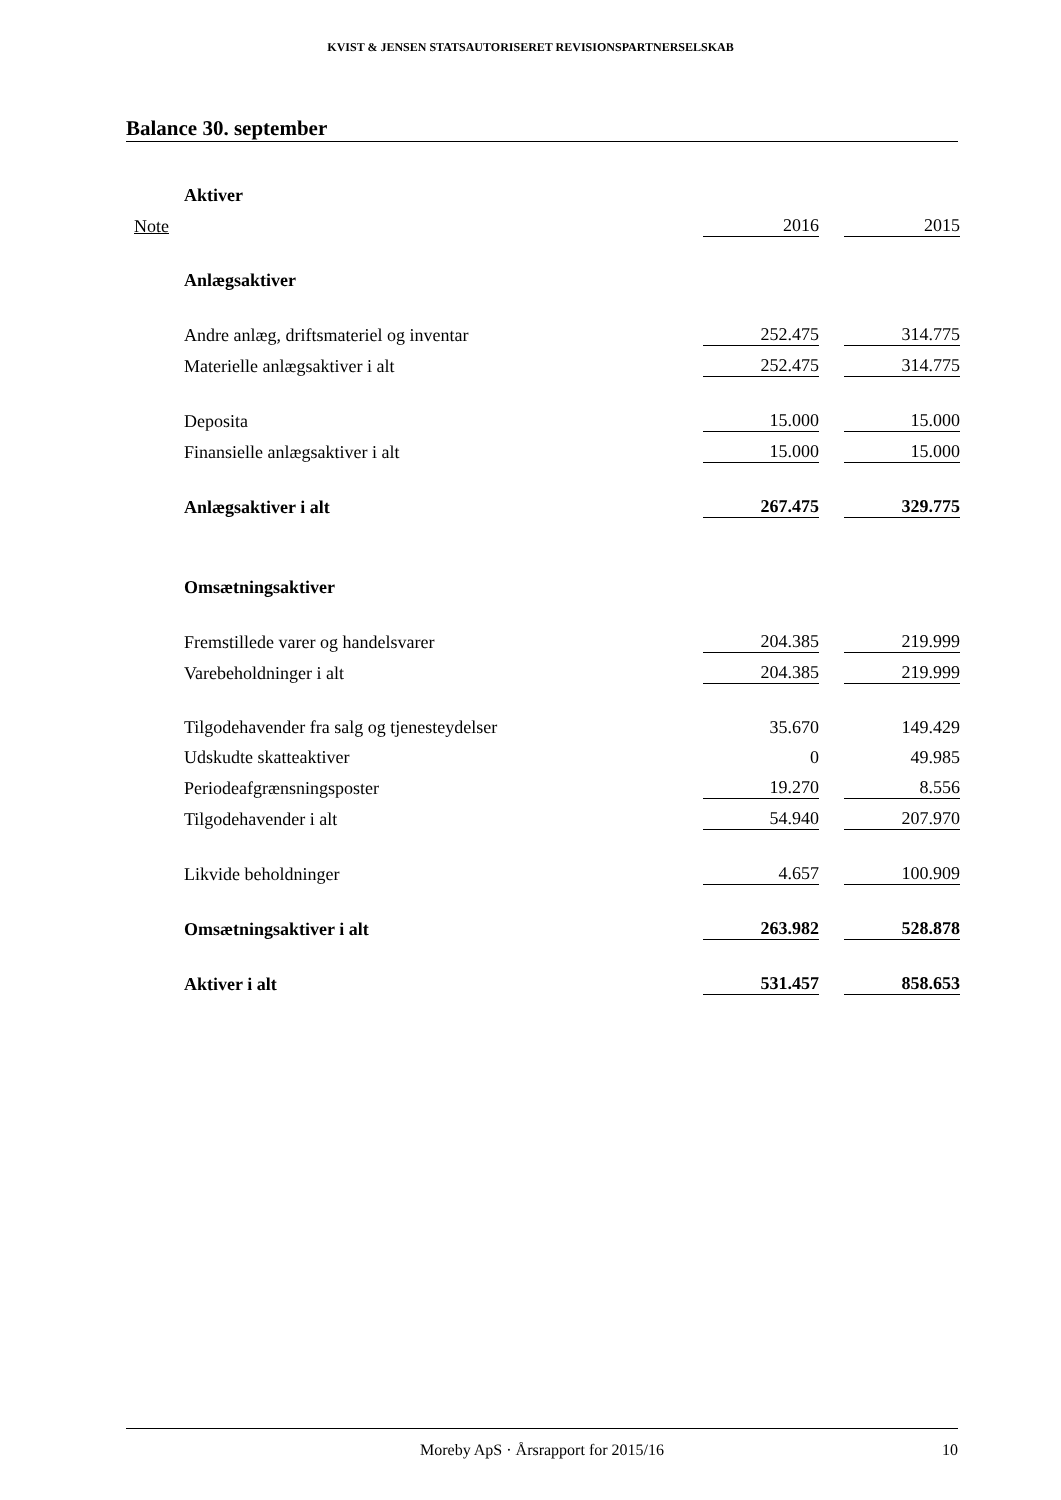KVIST & JENSEN STATSAUTORISERET REVISIONSPARTNERSELSKAB
Balance 30. september
| | Aktiver | | | |
| Note | | 2016 | | 2015 |
| | Anlægsaktiver | | | |
| | Andre anlæg, driftsmateriel og inventar | 252.475 | | 314.775 |
| | Materielle anlægsaktiver i alt | 252.475 | | 314.775 |
| | Deposita | 15.000 | | 15.000 |
| | Finansielle anlægsaktiver i alt | 15.000 | | 15.000 |
| | Anlægsaktiver i alt | 267.475 | | 329.775 |
| | Omsætningsaktiver | | | |
| | Fremstillede varer og handelsvarer | 204.385 | | 219.999 |
| | Varebeholdninger i alt | 204.385 | | 219.999 |
| | Tilgodehavender fra salg og tjenesteydelser | 35.670 | | 149.429 |
| | Udskudte skatteaktiver | 0 | | 49.985 |
| | Periodeafgrænsningsposter | 19.270 | | 8.556 |
| | Tilgodehavender i alt | 54.940 | | 207.970 |
| | Likvide beholdninger | 4.657 | | 100.909 |
| | Omsætningsaktiver i alt | 263.982 | | 528.878 |
| | Aktiver i alt | 531.457 | | 858.653 |
Moreby ApS · Årsrapport for 2015/16 10